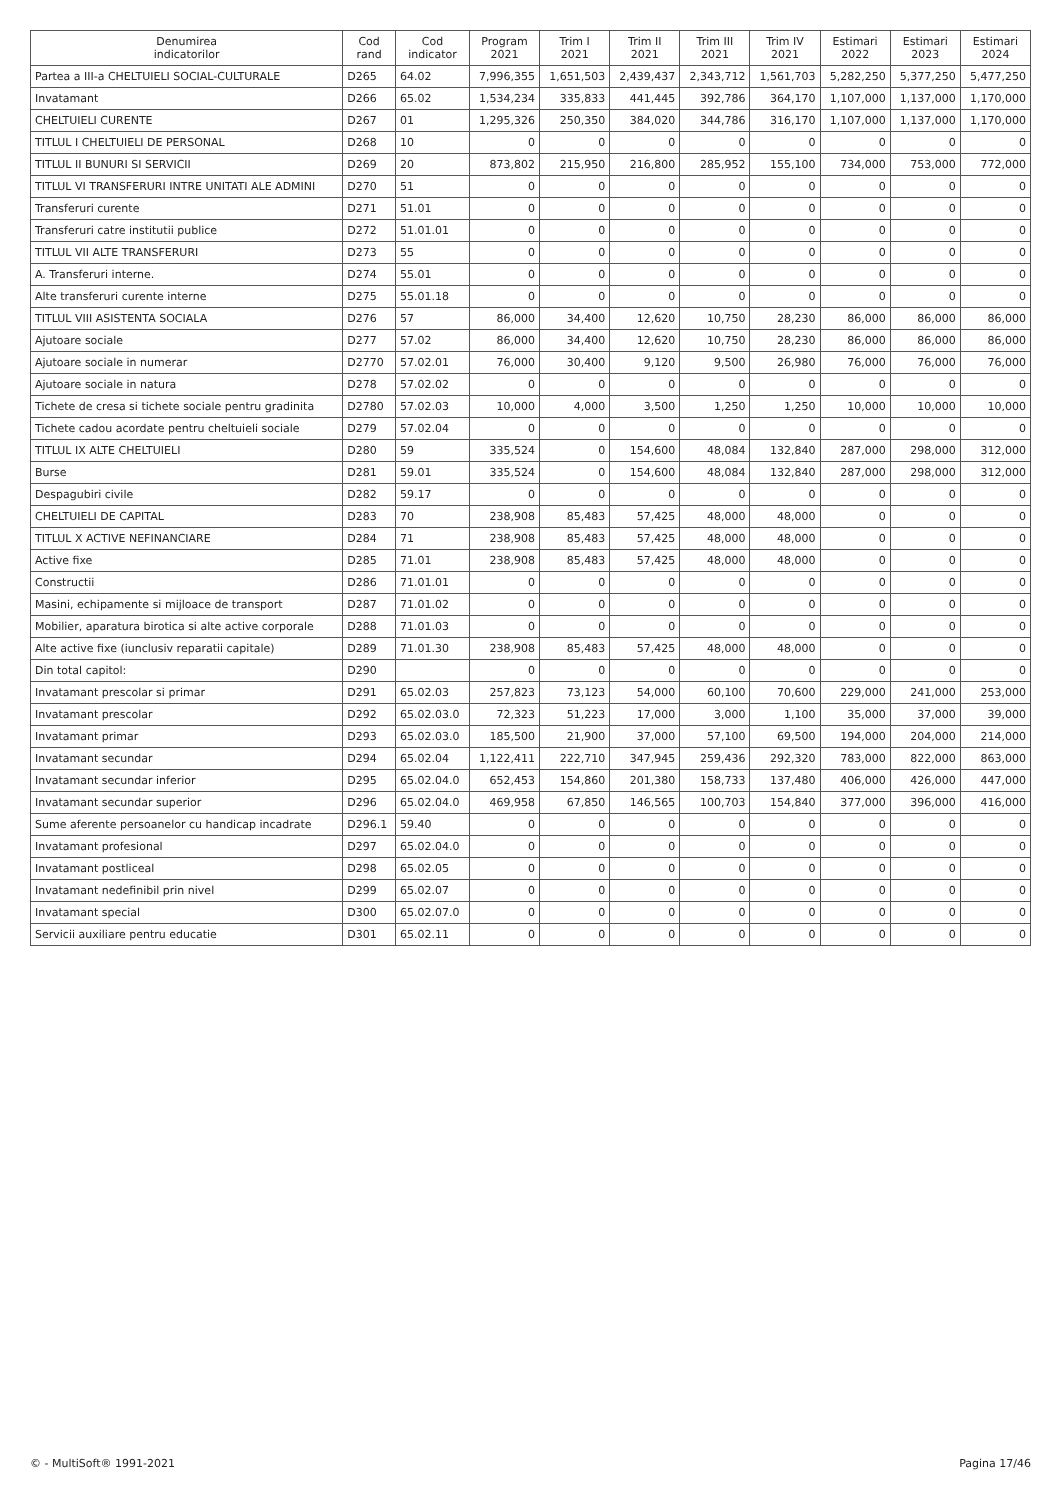| Denumirea indicatorilor | Cod rand | Cod indicator | Program 2021 | Trim I 2021 | Trim II 2021 | Trim III 2021 | Trim IV 2021 | Estimari 2022 | Estimari 2023 | Estimari 2024 |
| --- | --- | --- | --- | --- | --- | --- | --- | --- | --- | --- |
| Partea a III-a CHELTUIELI SOCIAL-CULTURALE | D265 | 64.02 | 7,996,355 | 1,651,503 | 2,439,437 | 2,343,712 | 1,561,703 | 5,282,250 | 5,377,250 | 5,477,250 |
| Invatamant | D266 | 65.02 | 1,534,234 | 335,833 | 441,445 | 392,786 | 364,170 | 1,107,000 | 1,137,000 | 1,170,000 |
| CHELTUIELI CURENTE | D267 | 01 | 1,295,326 | 250,350 | 384,020 | 344,786 | 316,170 | 1,107,000 | 1,137,000 | 1,170,000 |
| TITLUL I CHELTUIELI DE PERSONAL | D268 | 10 | 0 | 0 | 0 | 0 | 0 | 0 | 0 | 0 |
| TITLUL II BUNURI SI SERVICII | D269 | 20 | 873,802 | 215,950 | 216,800 | 285,952 | 155,100 | 734,000 | 753,000 | 772,000 |
| TITLUL VI TRANSFERURI INTRE UNITATI ALE ADMINI | D270 | 51 | 0 | 0 | 0 | 0 | 0 | 0 | 0 | 0 |
| Transferuri curente | D271 | 51.01 | 0 | 0 | 0 | 0 | 0 | 0 | 0 | 0 |
| Transferuri catre institutii publice | D272 | 51.01.01 | 0 | 0 | 0 | 0 | 0 | 0 | 0 | 0 |
| TITLUL VII ALTE TRANSFERURI | D273 | 55 | 0 | 0 | 0 | 0 | 0 | 0 | 0 | 0 |
| A. Transferuri interne. | D274 | 55.01 | 0 | 0 | 0 | 0 | 0 | 0 | 0 | 0 |
| Alte transferuri curente interne | D275 | 55.01.18 | 0 | 0 | 0 | 0 | 0 | 0 | 0 | 0 |
| TITLUL VIII ASISTENTA SOCIALA | D276 | 57 | 86,000 | 34,400 | 12,620 | 10,750 | 28,230 | 86,000 | 86,000 | 86,000 |
| Ajutoare sociale | D277 | 57.02 | 86,000 | 34,400 | 12,620 | 10,750 | 28,230 | 86,000 | 86,000 | 86,000 |
| Ajutoare sociale in numerar | D2770 | 57.02.01 | 76,000 | 30,400 | 9,120 | 9,500 | 26,980 | 76,000 | 76,000 | 76,000 |
| Ajutoare sociale in natura | D278 | 57.02.02 | 0 | 0 | 0 | 0 | 0 | 0 | 0 | 0 |
| Tichete de cresa si tichete sociale pentru gradinita | D2780 | 57.02.03 | 10,000 | 4,000 | 3,500 | 1,250 | 1,250 | 10,000 | 10,000 | 10,000 |
| Tichete cadou acordate pentru cheltuieli sociale | D279 | 57.02.04 | 0 | 0 | 0 | 0 | 0 | 0 | 0 | 0 |
| TITLUL IX ALTE CHELTUIELI | D280 | 59 | 335,524 | 0 | 154,600 | 48,084 | 132,840 | 287,000 | 298,000 | 312,000 |
| Burse | D281 | 59.01 | 335,524 | 0 | 154,600 | 48,084 | 132,840 | 287,000 | 298,000 | 312,000 |
| Despagubiri civile | D282 | 59.17 | 0 | 0 | 0 | 0 | 0 | 0 | 0 | 0 |
| CHELTUIELI DE CAPITAL | D283 | 70 | 238,908 | 85,483 | 57,425 | 48,000 | 48,000 | 0 | 0 | 0 |
| TITLUL X ACTIVE NEFINANCIARE | D284 | 71 | 238,908 | 85,483 | 57,425 | 48,000 | 48,000 | 0 | 0 | 0 |
| Active fixe | D285 | 71.01 | 238,908 | 85,483 | 57,425 | 48,000 | 48,000 | 0 | 0 | 0 |
| Constructii | D286 | 71.01.01 | 0 | 0 | 0 | 0 | 0 | 0 | 0 | 0 |
| Masini, echipamente si mijloace de transport | D287 | 71.01.02 | 0 | 0 | 0 | 0 | 0 | 0 | 0 | 0 |
| Mobilier, aparatura birotica si alte active corporale | D288 | 71.01.03 | 0 | 0 | 0 | 0 | 0 | 0 | 0 | 0 |
| Alte active fixe (iunclusiv reparatii capitale) | D289 | 71.01.30 | 238,908 | 85,483 | 57,425 | 48,000 | 48,000 | 0 | 0 | 0 |
| Din total capitol: | D290 | | 0 | 0 | 0 | 0 | 0 | 0 | 0 | 0 |
| Invatamant prescolar si primar | D291 | 65.02.03 | 257,823 | 73,123 | 54,000 | 60,100 | 70,600 | 229,000 | 241,000 | 253,000 |
| Invatamant prescolar | D292 | 65.02.03.0 | 72,323 | 51,223 | 17,000 | 3,000 | 1,100 | 35,000 | 37,000 | 39,000 |
| Invatamant primar | D293 | 65.02.03.0 | 185,500 | 21,900 | 37,000 | 57,100 | 69,500 | 194,000 | 204,000 | 214,000 |
| Invatamant secundar | D294 | 65.02.04 | 1,122,411 | 222,710 | 347,945 | 259,436 | 292,320 | 783,000 | 822,000 | 863,000 |
| Invatamant secundar inferior | D295 | 65.02.04.0 | 652,453 | 154,860 | 201,380 | 158,733 | 137,480 | 406,000 | 426,000 | 447,000 |
| Invatamant secundar superior | D296 | 65.02.04.0 | 469,958 | 67,850 | 146,565 | 100,703 | 154,840 | 377,000 | 396,000 | 416,000 |
| Sume aferente persoanelor cu handicap incadrate | D296.1 | 59.40 | 0 | 0 | 0 | 0 | 0 | 0 | 0 | 0 |
| Invatamant profesional | D297 | 65.02.04.0 | 0 | 0 | 0 | 0 | 0 | 0 | 0 | 0 |
| Invatamant postliceal | D298 | 65.02.05 | 0 | 0 | 0 | 0 | 0 | 0 | 0 | 0 |
| Invatamant nedefinibil prin nivel | D299 | 65.02.07 | 0 | 0 | 0 | 0 | 0 | 0 | 0 | 0 |
| Invatamant special | D300 | 65.02.07.0 | 0 | 0 | 0 | 0 | 0 | 0 | 0 | 0 |
| Servicii auxiliare pentru educatie | D301 | 65.02.11 | 0 | 0 | 0 | 0 | 0 | 0 | 0 | 0 |
© - MultiSoft® 1991-2021 Pagina 17/46